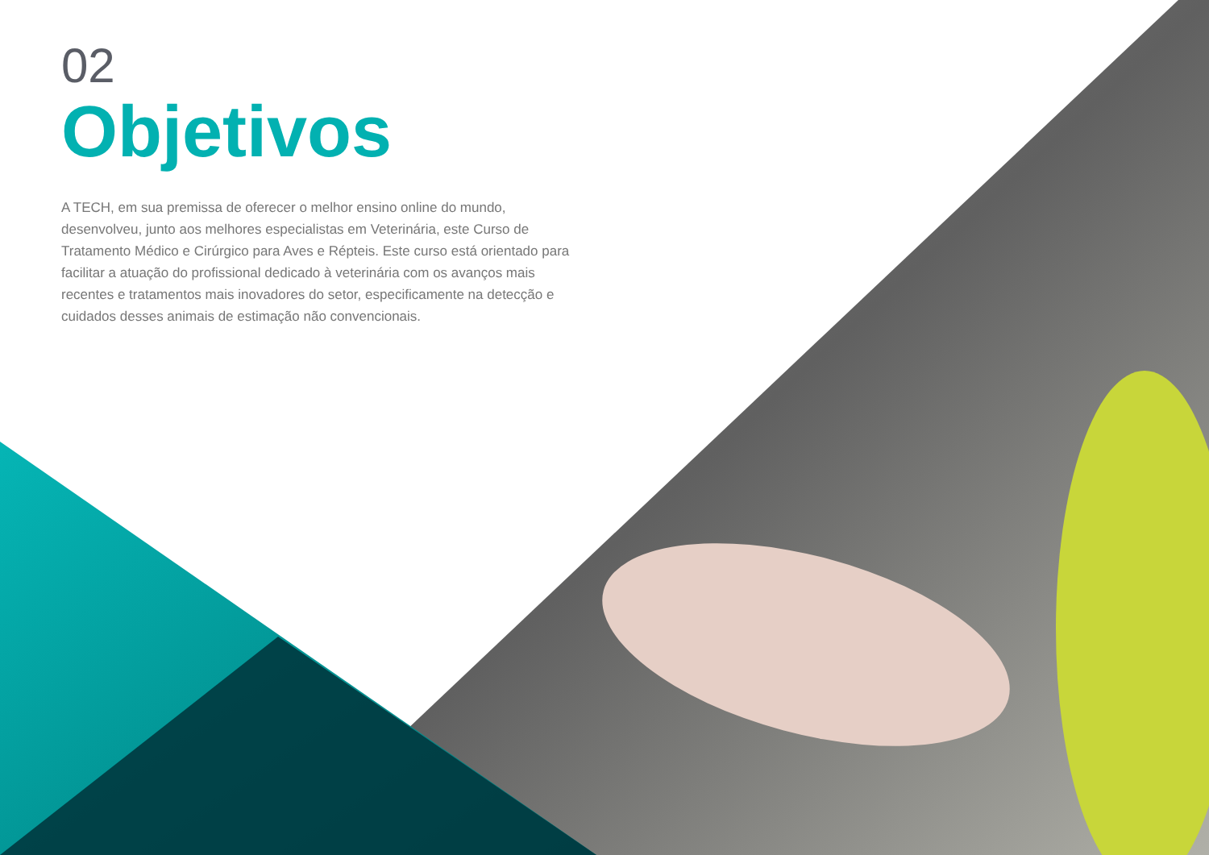02
Objetivos
A TECH, em sua premissa de oferecer o melhor ensino online do mundo, desenvolveu, junto aos melhores especialistas em Veterinária, este Curso de Tratamento Médico e Cirúrgico para Aves e Répteis. Este curso está orientado para facilitar a atuação do profissional dedicado à veterinária com os avanços mais recentes e tratamentos mais inovadores do setor, especificamente na detecção e cuidados desses animais de estimação não convencionais.